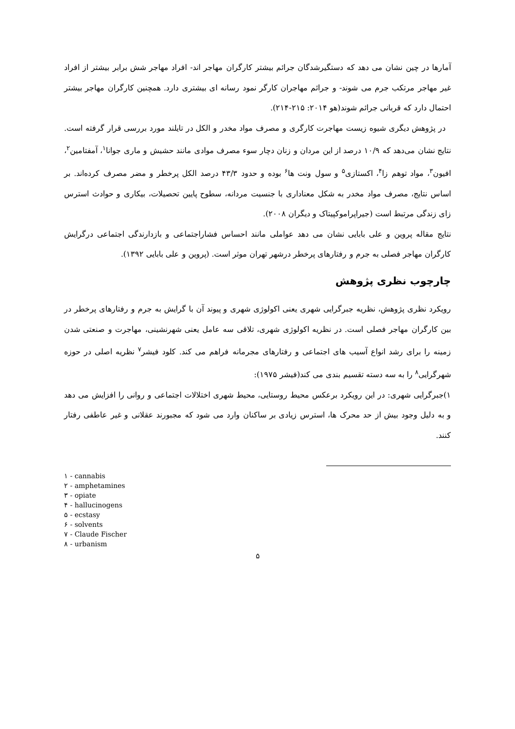آمارها در چین نشان می دهد که دستگیرشدگان جرائم بیشتر کارگران مهاجر اند- افراد مهاجر شش برابر بیشتر از افراد غیر مهاجر مرتکب جرم می شوند- و جرائم مهاجران کارگر نمود رسانه ای بیشتری دارد. همچنین کارگران مهاجر بیشتر احتمال دارد که قربانی جرائم شوند(هو ۲۰۱۴: ۲۱۵-۲۱۴).
در پژوهش دیگری شیوه زیست مهاجرت کارگری و مصرف مواد مخدر و الکل در تایلند مورد بررسی قرار گرفته است. نتایج نشان می‌دهد که ۱۰/۹ درصد از این مردان و زنان دچار سوء مصرف موادی مانند حشیش و ماری جوانا<sup>۱</sup>، آمفتامین<sup>۲</sup>، افیون<sup>۳</sup>، مواد توهم زا<sup>۴</sup>، اکستازی<sup>۵</sup> و سول ونت ها<sup>۶</sup> بوده و حدود ۴۳/۳ درصد الکل پرخطر و مضر مصرف کرده‌اند. بر اساس نتایج، مصرف مواد مخدر به شکل معناداری با جنسیت مردانه، سطوح پایین تحصیلات، بیکاری و حوادث استرس زای زندگی مرتبط است (جیراپراموکپیتاک و دیگران ۲۰۰۸).
نتایج مقاله پروین و علی بابایی نشان می دهد عواملی مانند احساس فشاراجتماعی و بازدارندگی اجتماعی درگرایش کارگران مهاجر فصلی به جرم و رفتارهای پرخطر درشهر تهران موثر است. (پروین و علی بابایی ۱۳۹۲).
چارچوب نظری پژوهش
رویکرد نظری پژوهش، نظریه جبرگرایی شهری یعنی اکولوژی شهری و پیوند آن با گرایش به جرم و رفتارهای پرخطر در بین کارگران مهاجر فصلی است. در نظریه اکولوژی شهری، تلاقی سه عامل یعنی شهرنشینی، مهاجرت و صنعتی شدن زمینه را برای رشد انواع آسیب های اجتماعی و رفتارهای مجرمانه فراهم می کند. کلود فیشر<sup>۷</sup> نظریه اصلی در حوزه شهرگرایی<sup>۸</sup> را به سه دسته تقسیم بندی می کند(فیشر ۱۹۷۵):
۱)جبرگرایی شهری: در این رویکرد برعکس محیط روستایی، محیط شهری اختلالات اجتماعی و روانی را افزایش می دهد و به دلیل وجود بیش از حد محرک ها، استرس زیادی بر ساکنان وارد می شود که مجبورند عقلانی و غیر عاطفی رفتار کنند.
۱ - cannabis
۲ - amphetamines
۳ - opiate
۴ - hallucinogens
۵ - ecstasy
۶ - solvents
۷ - Claude Fischer
۸ - urbanism
۵